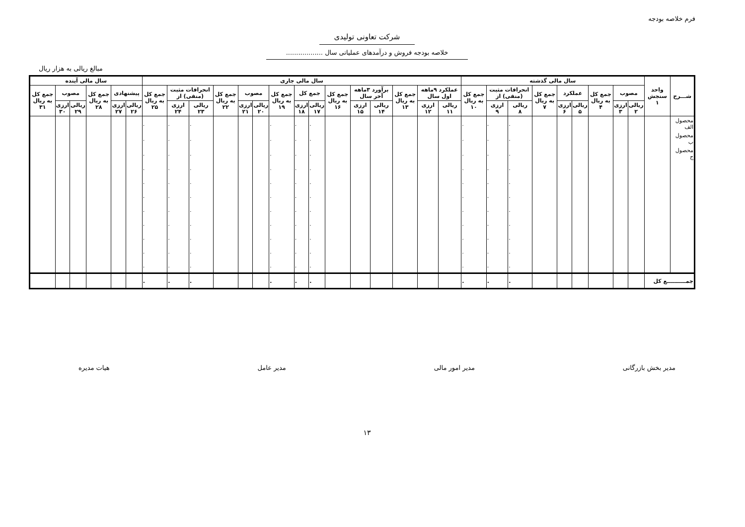فرم خلاصه بودجه
شرکت تعاونی تولیدی
خلاصه بودجه فروش و درآمدهای عملیاتی سال ..................
مبالغ ریالی به هزار ریال
| شـــرح | واحد سنجش ۱ | سال مالی گذشته | | | | | | | | | سال مالی جاری | | | | | | | | | | | | | | | سال مالی آینده | | | | | |
| --- | --- | --- | --- | --- | --- | --- | --- | --- | --- | --- | --- | --- | --- | --- | --- | --- | --- | --- | --- | --- | --- | --- | --- | --- | --- | --- | --- | --- | --- | --- | --- |
| | | مصوب | | جمع کل به ریال ۴ | عملکرد | | جمع کل به ریال ۷ | انحرافات مثبت (منفی) از | | جمع کل به ریال ۱۰ | عملکرد ۹ماهه اول سال | | جمع کل به ریال ۱۳ | برآورد ۳ماهه آخر سال | | جمع کل به ریال ۱۶ | جمع کل | | جمع کل به ریال ۱۹ | مصوب | | جمع کل به ریال ۲۲ | انحرافات مثبت (منفی) از | | جمع کل به ریال ۲۵ | پیشنهادی | | جمع کل به ریال ۲۸ | مصوب | | جمع کل به ریال ۳۱ |
| | | ریالی ۲ | ارزی ۳ | | ریالی ۵ | ارزی ۶ | | ریالی ۸ | ارزی ۹ | | ریالی ۱۱ | ارزی ۱۲ | | ریالی ۱۴ | ارزی ۱۵ | | ریالی ۱۷ | ارزی ۱۸ | | ریالی ۲۰ | ارزی ۲۱ | | ریالی ۲۳ | ارزی ۲۴ | | ریالی ۲۶ | ارزی ۲۷ | | ریالی ۲۹ | ارزی ۳۰ | |
| محصول الف | | | | | | | | . | . | . | | | | | | | . | . | . | | | | . | . | . | | | | | | |
| محصول ب | | | | | | | | . | . | . | | | | | | | . | . | . | | | | . | . | . | | | | | | |
| محصول ج | | | | | | | | . | . | . | | | | | | | . | . | . | | | | . | . | . | | | | | | |
| | | | | | | | | . | . | . | | | | | | | . | . | . | | | | . | . | . | | | | | | |
| | | | | | | | | . | . | . | | | | | | | . | . | . | | | | . | . | . | | | | | | |
| | | | | | | | | . | . | . | | | | | | | . | . | . | | | | . | . | . | | | | | | |
| | | | | | | | | . | . | . | | | | | | | . | . | . | | | | . | . | . | | | | | | |
| | | | | | | | | . | . | . | | | | | | | . | . | . | | | | . | . | . | | | | | | |
| | | | | | | | | . | . | . | | | | | | | . | . | . | | | | . | . | . | | | | | | |
| | | | | | | | | . | . | . | | | | | | | . | . | . | | | | . | . | . | | | | | | |
| | | | | | | | | . | . | . | | | | | | | . | . | . | | | | . | . | . | | | | | | |
| جمــــــــــع کل | | | | | | | | . | . | . | | | | | | | . | . | . | | | | . | . | . | | | | | | |
مدیر بخش بازرگانی مدیر امور مالی مدیر عامل هیات مدیره
۱۳